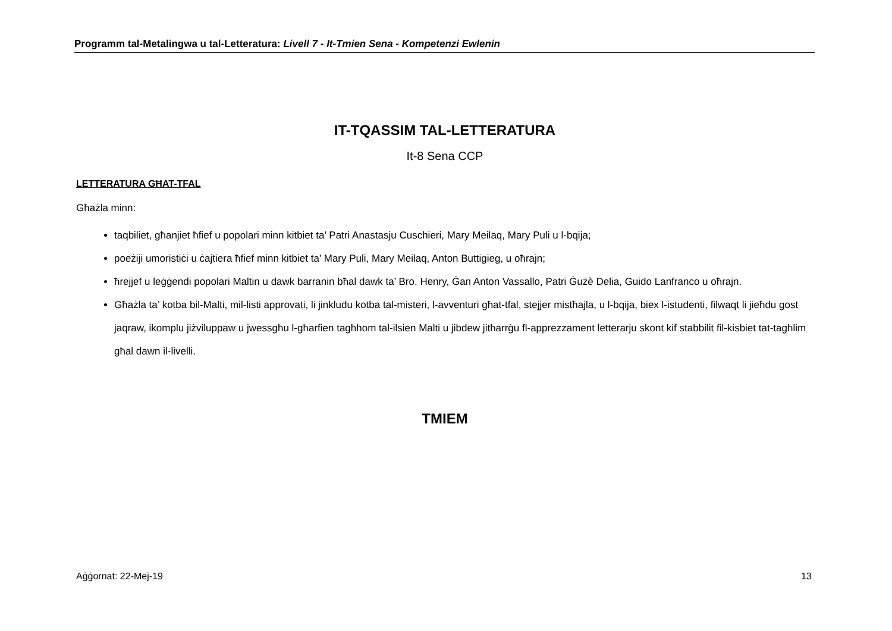Programm tal-Metalingwa u tal-Letteratura: Livell 7 - It-Tmien Sena - Kompetenzi Ewlenin
IT-TQASSIM TAL-LETTERATURA
It-8 Sena CCP
LETTERATURA GĦAT-TFAL
Għażla minn:
taqbiliet, għanjiet ħfief u popolari minn kitbiet ta’ Patri Anastasju Cuschieri, Mary Meilaq, Mary Puli u l-bqija;
poeżiji umoristiċi u ċajtiera ħfief minn kitbiet ta’ Mary Puli, Mary Meilaq, Anton Buttigieg, u oħrajn;
ħrejjef u leġġendi popolari Maltin u dawk barranin bħal dawk ta’ Bro. Henry, Ġan Anton Vassallo, Patri Ġużè Delia, Guido Lanfranco u oħrajn.
Għażla ta’ kotba bil-Malti, mil-listi approvati, li jinkludu kotba tal-misteri, l-avventuri għat-tfal, stejjer mistħajla, u l-bqija, biex l-istudenti, filwaqt li jieħdu gost jaqraw, ikomplu jiżviluppaw u jwessgħu l-għarfien tagħhom tal-ilsien Malti u jibdew jitħarrġu fl-apprezzament letterarju skont kif stabbilit fil-kisbiet tat-tagħlim għal dawn il-livelli.
TMIEM
Aġġornat: 22-Mej-19 13